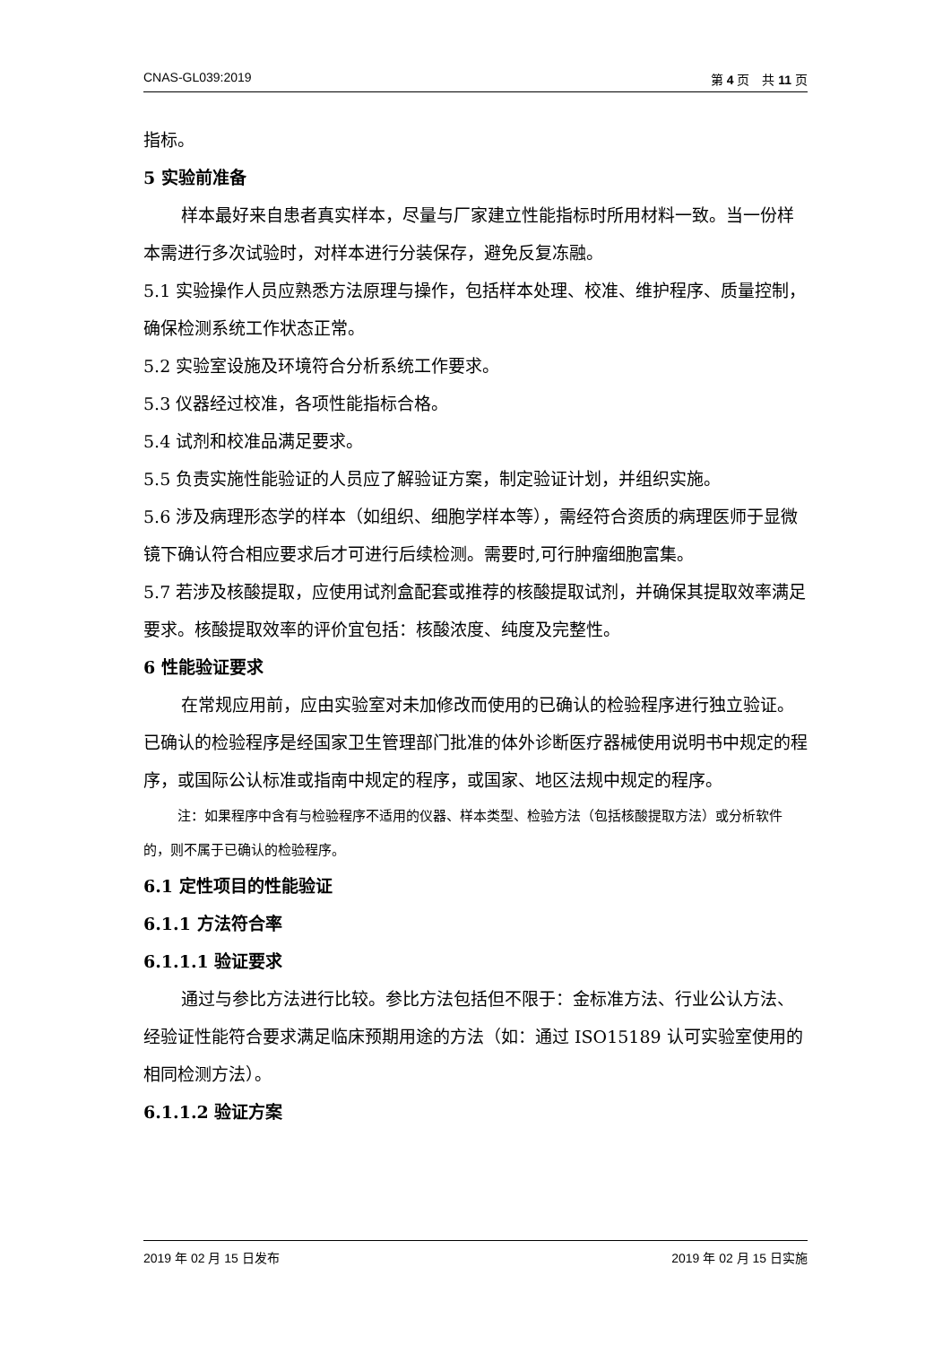CNAS-GL039:2019 第 4 页　共 11 页
指标。
5 实验前准备
样本最好来自患者真实样本，尽量与厂家建立性能指标时所用材料一致。当一份样本需进行多次试验时，对样本进行分装保存，避免反复冻融。
5.1 实验操作人员应熟悉方法原理与操作，包括样本处理、校准、维护程序、质量控制，确保检测系统工作状态正常。
5.2 实验室设施及环境符合分析系统工作要求。
5.3 仪器经过校准，各项性能指标合格。
5.4 试剂和校准品满足要求。
5.5 负责实施性能验证的人员应了解验证方案，制定验证计划，并组织实施。
5.6 涉及病理形态学的样本（如组织、细胞学样本等），需经符合资质的病理医师于显微镜下确认符合相应要求后才可进行后续检测。需要时,可行肿瘤细胞富集。
5.7 若涉及核酸提取，应使用试剂盒配套或推荐的核酸提取试剂，并确保其提取效率满足要求。核酸提取效率的评价宜包括：核酸浓度、纯度及完整性。
6 性能验证要求
在常规应用前，应由实验室对未加修改而使用的已确认的检验程序进行独立验证。已确认的检验程序是经国家卫生管理部门批准的体外诊断医疗器械使用说明书中规定的程序，或国际公认标准或指南中规定的程序，或国家、地区法规中规定的程序。
注：如果程序中含有与检验程序不适用的仪器、样本类型、检验方法（包括核酸提取方法）或分析软件的，则不属于已确认的检验程序。
6.1 定性项目的性能验证
6.1.1 方法符合率
6.1.1.1 验证要求
通过与参比方法进行比较。参比方法包括但不限于：金标准方法、行业公认方法、经验证性能符合要求满足临床预期用途的方法（如：通过 ISO15189 认可实验室使用的相同检测方法）。
6.1.1.2 验证方案
2019 年 02 月 15 日发布 2019 年 02 月 15 日实施